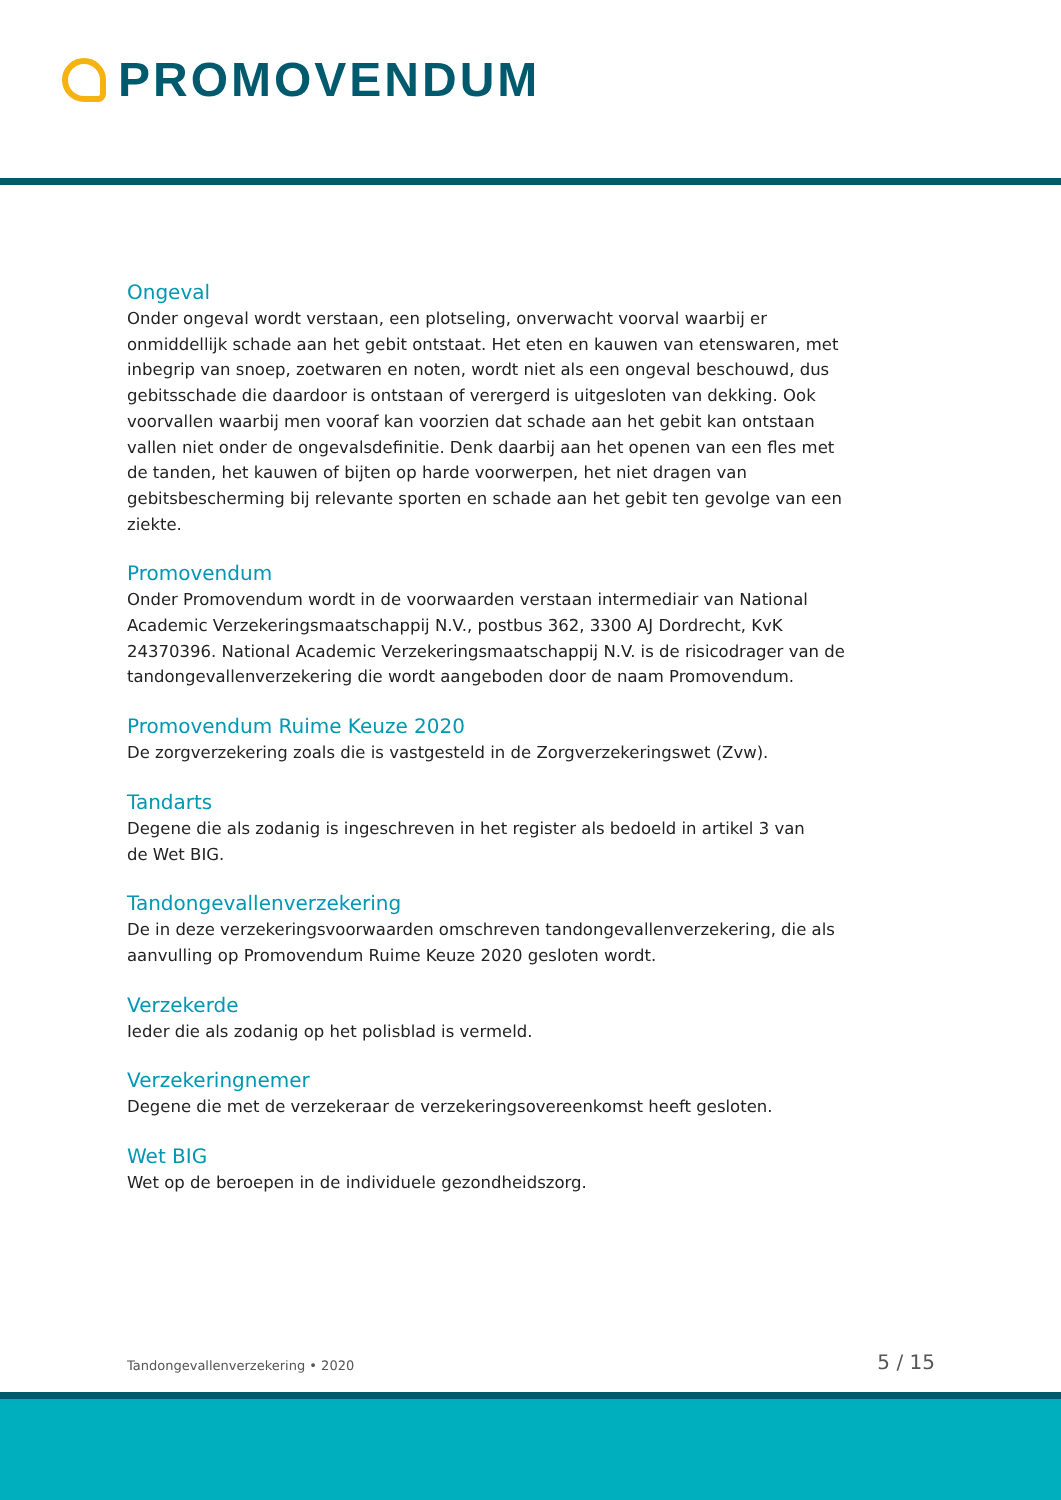PROMOVENDUM
Ongeval
Onder ongeval wordt verstaan, een plotseling, onverwacht voorval waarbij er onmiddellijk schade aan het gebit ontstaat. Het eten en kauwen van etenswaren, met inbegrip van snoep, zoetwaren en noten, wordt niet als een ongeval beschouwd, dus gebitsschade die daardoor is ontstaan of verergerd is uitgesloten van dekking. Ook voorvallen waarbij men vooraf kan voorzien dat schade aan het gebit kan ontstaan vallen niet onder de ongevalsdefinitie. Denk daarbij aan het openen van een fles met de tanden, het kauwen of bijten op harde voorwerpen, het niet dragen van gebitsbescherming bij relevante sporten en schade aan het gebit ten gevolge van een ziekte.
Promovendum
Onder Promovendum wordt in de voorwaarden verstaan intermediair van National Academic Verzekeringsmaatschappij N.V., postbus 362, 3300 AJ Dordrecht, KvK 24370396. National Academic Verzekeringsmaatschappij N.V. is de risicodrager van de tandongevallenverzekering die wordt aangeboden door de naam Promovendum.
Promovendum Ruime Keuze 2020
De zorgverzekering zoals die is vastgesteld in de Zorgverzekeringswet (Zvw).
Tandarts
Degene die als zodanig is ingeschreven in het register als bedoeld in artikel 3 van
de Wet BIG.
Tandongevallenverzekering
De in deze verzekeringsvoorwaarden omschreven tandongevallenverzekering, die als aanvulling op Promovendum Ruime Keuze 2020 gesloten wordt.
Verzekerde
Ieder die als zodanig op het polisblad is vermeld.
Verzekeringnemer
Degene die met de verzekeraar de verzekeringsovereenkomst heeft gesloten.
Wet BIG
Wet op de beroepen in de individuele gezondheidszorg.
Tandongevallenverzekering • 2020 5 / 15